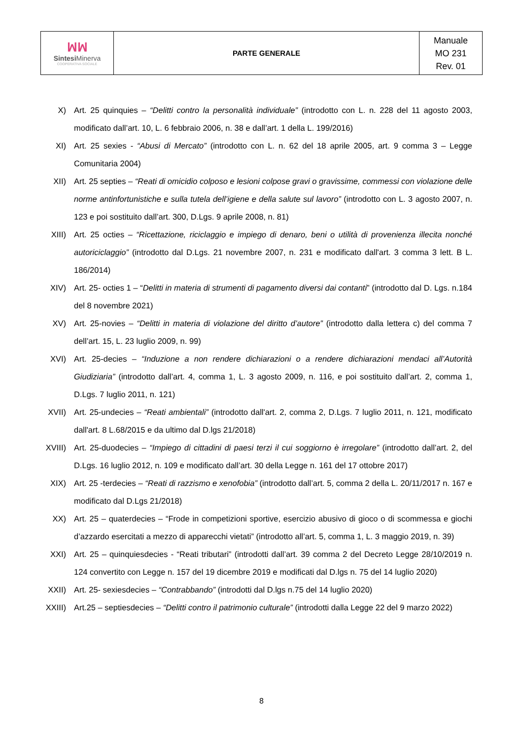| ꟽꟽ Sintesi Minerva COOPERATIVA SOCIALE | PARTE GENERALE | Manuale MO 231 Rev. 01 |
X) Art. 25 quinquies – “Delitti contro la personalità individuale” (introdotto con L. n. 228 del 11 agosto 2003, modificato dall’art. 10, L. 6 febbraio 2006, n. 38 e dall’art. 1 della L. 199/2016)
XI) Art. 25 sexies - “Abusi di Mercato” (introdotto con L. n. 62 del 18 aprile 2005, art. 9 comma 3 – Legge Comunitaria 2004)
XII) Art. 25 septies – “Reati di omicidio colposo e lesioni colpose gravi o gravissime, commessi con violazione delle norme antinfortunistiche e sulla tutela dell’igiene e della salute sul lavoro” (introdotto con L. 3 agosto 2007, n. 123 e poi sostituito dall’art. 300, D.Lgs. 9 aprile 2008, n. 81)
XIII) Art. 25 octies – “Ricettazione, riciclaggio e impiego di denaro, beni o utilità di provenienza illecita nonché autoriciclaggio” (introdotto dal D.Lgs. 21 novembre 2007, n. 231 e modificato dall'art. 3 comma 3 lett. B L. 186/2014)
XIV) Art. 25- octies 1 – “Delitti in materia di strumenti di pagamento diversi dai contanti” (introdotto dal D. Lgs. n.184 del 8 novembre 2021)
XV) Art. 25-novies – “Delitti in materia di violazione del diritto d’autore” (introdotto dalla lettera c) del comma 7 dell’art. 15, L. 23 luglio 2009, n. 99)
XVI) Art. 25-decies – “Induzione a non rendere dichiarazioni o a rendere dichiarazioni mendaci all’Autorità Giudiziaria” (introdotto dall’art. 4, comma 1, L. 3 agosto 2009, n. 116, e poi sostituito dall’art. 2, comma 1, D.Lgs. 7 luglio 2011, n. 121)
XVII) Art. 25-undecies – “Reati ambientali” (introdotto dall'art. 2, comma 2, D.Lgs. 7 luglio 2011, n. 121, modificato dall'art. 8 L.68/2015 e da ultimo dal D.lgs 21/2018)
XVIII) Art. 25-duodecies – “Impiego di cittadini di paesi terzi il cui soggiorno è irregolare” (introdotto dall’art. 2, del D.Lgs. 16 luglio 2012, n. 109 e modificato dall’art. 30 della Legge n. 161 del 17 ottobre 2017)
XIX) Art. 25 -terdecies – “Reati di razzismo e xenofobia” (introdotto dall’art. 5, comma 2 della L. 20/11/2017 n. 167 e modificato dal D.Lgs 21/2018)
XX) Art. 25 – quaterdecies – “Frode in competizioni sportive, esercizio abusivo di gioco o di scommessa e giochi d’azzardo esercitati a mezzo di apparecchi vietati” (introdotto all’art. 5, comma 1, L. 3 maggio 2019, n. 39)
XXI) Art. 25 – quinquiesdecies - “Reati tributari” (introdotti dall’art. 39 comma 2 del Decreto Legge 28/10/2019 n. 124 convertito con Legge n. 157 del 19 dicembre 2019 e modificati dal D.lgs n. 75 del 14 luglio 2020)
XXII) Art. 25- sexiesdecies – “Contrabbando” (introdotti dal D.lgs n.75 del 14 luglio 2020)
XXIII) Art.25 – septiesdecies – “Delitti contro il patrimonio culturale” (introdotti dalla Legge 22 del 9 marzo 2022)
8